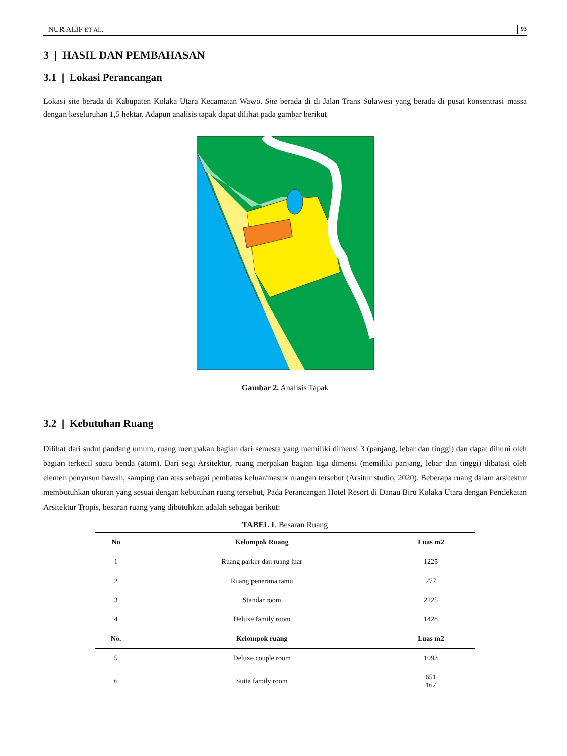NUR ALIF ET AL. 93
3 | HASIL DAN PEMBAHASAN
3.1 | Lokasi Perancangan
Lokasi site berada di Kabupaten Kolaka Utara Kecamatan Wawo. Site berada di di Jalan Trans Sulawesi yang berada di pusat konsentrasi massa dengan keseluruhan 1,5 hektar. Adapun analisis tapak dapat dilihat pada gambar berikut
Gambar 2. Analisis Tapak
3.2 | Kebutuhan Ruang
Dilihat dari sudut pandang umum, ruang merupakan bagian dari semesta yang memiliki dimensi 3 (panjang, lebar dan tinggi) dan dapat dihuni oleh bagian terkecil suatu benda (atom). Dari segi Arsitektur, ruang merpakan bagian tiga dimensi (memiliki panjang, lebar dan tinggi) dibatasi oleh elemen penyusun bawah, samping dan atas sebagai pembatas keluar/masuk ruangan tersebut (Arsitur studio, 2020). Beberapa ruang dalam arsitektur membutuhkan ukuran yang sesuai dengan kebutuhan ruang tersebut, Pada Perancangan Hotel Resort di Danau Biru Kolaka Utara dengan Pendekatan Arsitektur Tropis, besaran ruang yang dibutuhkan adalah sebagai berikut:
TABEL 1. Besaran Ruang
| No | Kelompok Ruang | Luas m2 |
| --- | --- | --- |
| 1 | Ruang parker dan ruang luar | 1225 |
| 2 | Ruang penerima tamu | 277 |
| 3 | Standar room | 2225 |
| 4 | Deluxe family room | 1428 |
| No. | Kelompok ruang | Luas m2 |
| 5 | Deluxe couple room | 1093 |
| 6 | Suite family room | 651 162 |